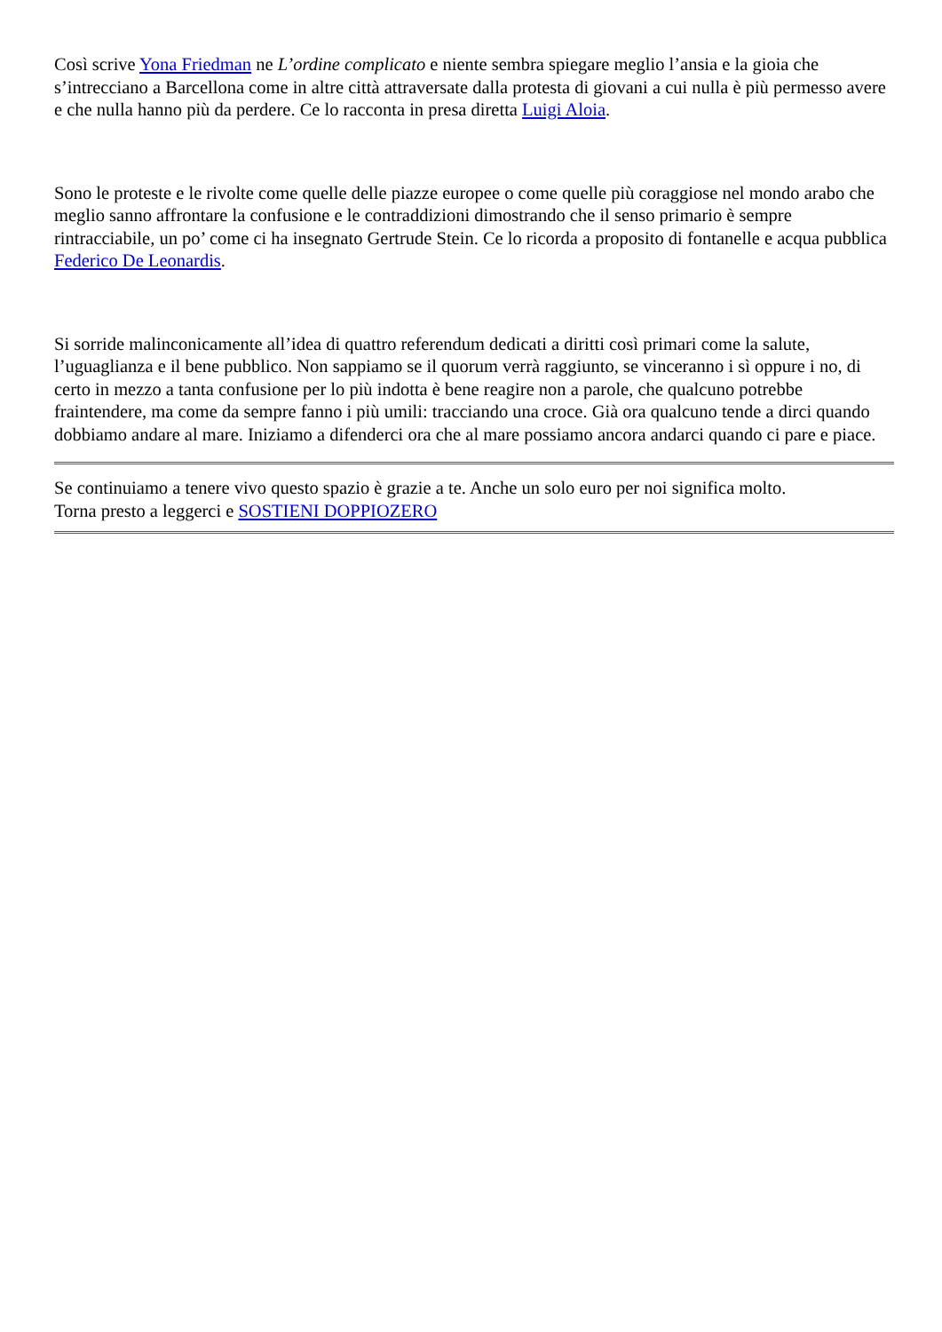Così scrive Yona Friedman ne L’ordine complicato e niente sembra spiegare meglio l’ansia e la gioia che s’intrecciano a Barcellona come in altre città attraversate dalla protesta di giovani a cui nulla è più permesso avere e che nulla hanno più da perdere. Ce lo racconta in presa diretta Luigi Aloia.
Sono le proteste e le rivolte come quelle delle piazze europee o come quelle più coraggiose nel mondo arabo che meglio sanno affrontare la confusione e le contraddizioni dimostrando che il senso primario è sempre rintracciabile, un po’ come ci ha insegnato Gertrude Stein. Ce lo ricorda a proposito di fontanelle e acqua pubblica Federico De Leonardis.
Si sorride malinconicamente all’idea di quattro referendum dedicati a diritti così primari come la salute, l’uguaglianza e il bene pubblico. Non sappiamo se il quorum verrà raggiunto, se vinceranno i sì oppure i no, di certo in mezzo a tanta confusione per lo più indotta è bene reagire non a parole, che qualcuno potrebbe fraintendere, ma come da sempre fanno i più umili: tracciando una croce. Già ora qualcuno tende a dirci quando dobbiamo andare al mare. Iniziamo a difenderci ora che al mare possiamo ancora andarci quando ci pare e piace.
Se continuiamo a tenere vivo questo spazio è grazie a te. Anche un solo euro per noi significa molto.
Torna presto a leggerci e SOSTIENI DOPPIOZERO